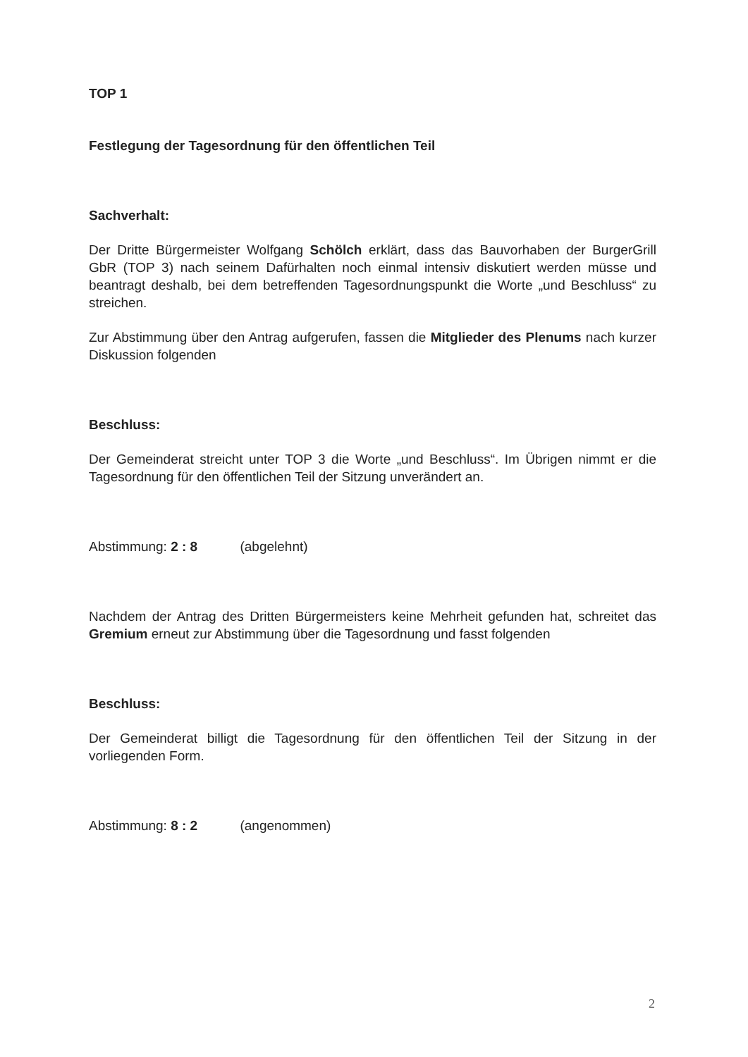TOP 1
Festlegung der Tagesordnung für den öffentlichen Teil
Sachverhalt:
Der Dritte Bürgermeister Wolfgang Schölch erklärt, dass das Bauvorhaben der BurgerGrill GbR (TOP 3) nach seinem Dafürhalten noch einmal intensiv diskutiert werden müsse und beantragt deshalb, bei dem betreffenden Tagesordnungspunkt die Worte „und Beschluss“ zu streichen.
Zur Abstimmung über den Antrag aufgerufen, fassen die Mitglieder des Plenums nach kurzer Diskussion folgenden
Beschluss:
Der Gemeinderat streicht unter TOP 3 die Worte „und Beschluss“. Im Übrigen nimmt er die Tagesordnung für den öffentlichen Teil der Sitzung unverändert an.
Abstimmung: 2 : 8 (abgelehnt)
Nachdem der Antrag des Dritten Bürgermeisters keine Mehrheit gefunden hat, schreitet das Gremium erneut zur Abstimmung über die Tagesordnung und fasst folgenden
Beschluss:
Der Gemeinderat billigt die Tagesordnung für den öffentlichen Teil der Sitzung in der vorliegenden Form.
Abstimmung: 8 : 2 (angenommen)
2